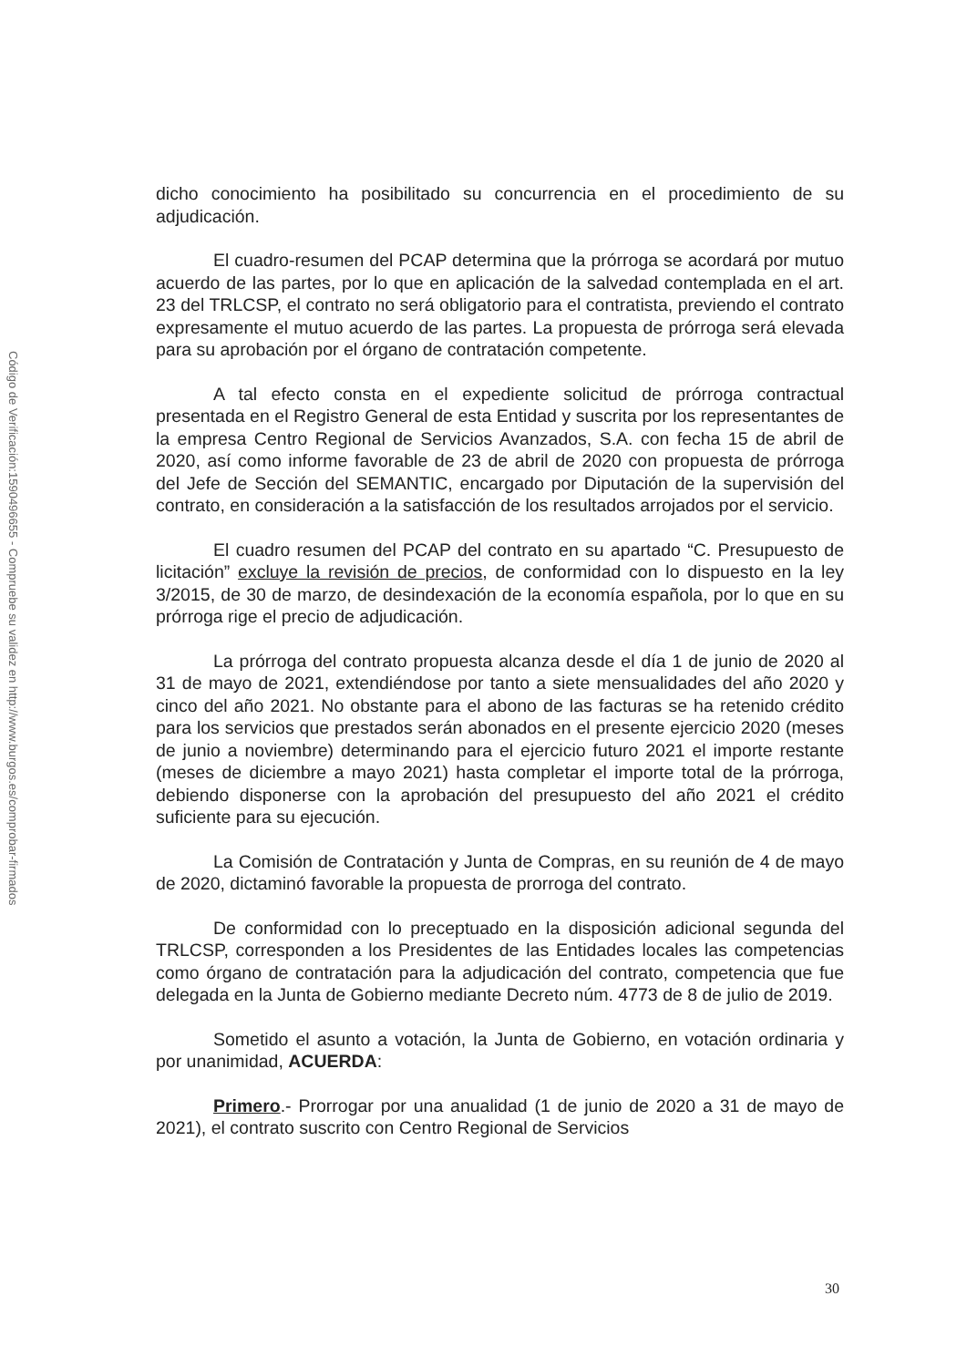Código de Verificación:1590496655 - Compruebe su validez en http://www.burgos.es/comprobar-firmados
dicho conocimiento ha posibilitado su concurrencia en el procedimiento de su adjudicación.
El cuadro-resumen del PCAP determina que la prórroga se acordará por mutuo acuerdo de las partes, por lo que en aplicación de la salvedad contemplada en el art. 23 del TRLCSP, el contrato no será obligatorio para el contratista, previendo el contrato expresamente el mutuo acuerdo de las partes. La propuesta de prórroga será elevada para su aprobación por el órgano de contratación competente.
A tal efecto consta en el expediente solicitud de prórroga contractual presentada en el Registro General de esta Entidad y suscrita por los representantes de la empresa Centro Regional de Servicios Avanzados, S.A. con fecha 15 de abril de 2020, así como informe favorable de 23 de abril de 2020 con propuesta de prórroga del Jefe de Sección del SEMANTIC, encargado por Diputación de la supervisión del contrato, en consideración a la satisfacción de los resultados arrojados por el servicio.
El cuadro resumen del PCAP del contrato en su apartado “C. Presupuesto de licitación” excluye la revisión de precios, de conformidad con lo dispuesto en la ley 3/2015, de 30 de marzo, de desindexación de la economía española, por lo que en su prórroga rige el precio de adjudicación.
La prórroga del contrato propuesta alcanza desde el día 1 de junio de 2020 al 31 de mayo de 2021, extendiéndose por tanto a siete mensualidades del año 2020 y cinco del año 2021. No obstante para el abono de las facturas se ha retenido crédito para los servicios que prestados serán abonados en el presente ejercicio 2020 (meses de junio a noviembre) determinando para el ejercicio futuro 2021 el importe restante (meses de diciembre a mayo 2021) hasta completar el importe total de la prórroga, debiendo disponerse con la aprobación del presupuesto del año 2021 el crédito suficiente para su ejecución.
La Comisión de Contratación y Junta de Compras, en su reunión de 4 de mayo de 2020, dictaminó favorable la propuesta de prorroga del contrato.
De conformidad con lo preceptuado en la disposición adicional segunda del TRLCSP, corresponden a los Presidentes de las Entidades locales las competencias como órgano de contratación para la adjudicación del contrato, competencia que fue delegada en la Junta de Gobierno mediante Decreto núm. 4773 de 8 de julio de 2019.
Sometido el asunto a votación, la Junta de Gobierno, en votación ordinaria y por unanimidad, ACUERDA:
Primero.- Prorrogar por una anualidad (1 de junio de 2020 a 31 de mayo de 2021), el contrato suscrito con Centro Regional de Servicios
30